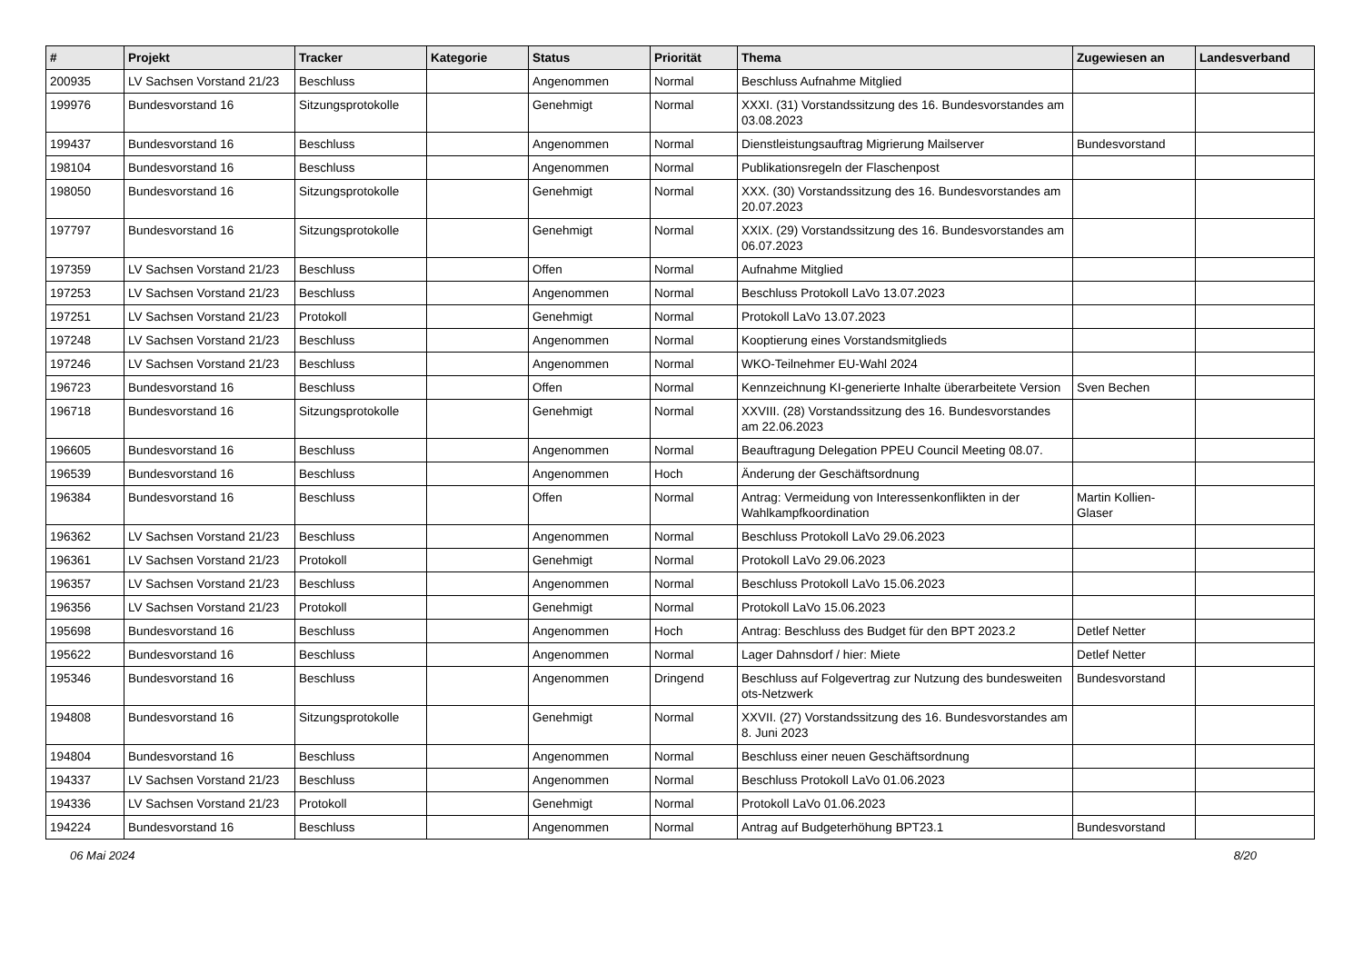| # | Projekt | Tracker | Kategorie | Status | Priorität | Thema | Zugewiesen an | Landesverband |
| --- | --- | --- | --- | --- | --- | --- | --- | --- |
| 200935 | LV Sachsen Vorstand 21/23 | Beschluss | | Angenommen | Normal | Beschluss Aufnahme Mitglied | | |
| 199976 | Bundesvorstand 16 | Sitzungsprotokolle | | Genehmigt | Normal | XXXI. (31) Vorstandssitzung des 16. Bundesvorstandes am 03.08.2023 | | |
| 199437 | Bundesvorstand 16 | Beschluss | | Angenommen | Normal | Dienstleistungsauftrag Migrierung Mailserver | Bundesvorstand | |
| 198104 | Bundesvorstand 16 | Beschluss | | Angenommen | Normal | Publikationsregeln der Flaschenpost | | |
| 198050 | Bundesvorstand 16 | Sitzungsprotokolle | | Genehmigt | Normal | XXX. (30) Vorstandssitzung des 16. Bundesvorstandes am 20.07.2023 | | |
| 197797 | Bundesvorstand 16 | Sitzungsprotokolle | | Genehmigt | Normal | XXIX. (29) Vorstandssitzung des 16. Bundesvorstandes am 06.07.2023 | | |
| 197359 | LV Sachsen Vorstand 21/23 | Beschluss | | Offen | Normal | Aufnahme Mitglied | | |
| 197253 | LV Sachsen Vorstand 21/23 | Beschluss | | Angenommen | Normal | Beschluss Protokoll LaVo 13.07.2023 | | |
| 197251 | LV Sachsen Vorstand 21/23 | Protokoll | | Genehmigt | Normal | Protokoll LaVo 13.07.2023 | | |
| 197248 | LV Sachsen Vorstand 21/23 | Beschluss | | Angenommen | Normal | Kooptierung eines Vorstandsmitglieds | | |
| 197246 | LV Sachsen Vorstand 21/23 | Beschluss | | Angenommen | Normal | WKO-Teilnehmer EU-Wahl 2024 | | |
| 196723 | Bundesvorstand 16 | Beschluss | | Offen | Normal | Kennzeichnung KI-generierte Inhalte überarbeitete Version | Sven Bechen | |
| 196718 | Bundesvorstand 16 | Sitzungsprotokolle | | Genehmigt | Normal | XXVIII. (28) Vorstandssitzung des 16. Bundesvorstandes am 22.06.2023 | | |
| 196605 | Bundesvorstand 16 | Beschluss | | Angenommen | Normal | Beauftragung Delegation PPEU Council Meeting 08.07. | | |
| 196539 | Bundesvorstand 16 | Beschluss | | Angenommen | Hoch | Änderung der Geschäftsordnung | | |
| 196384 | Bundesvorstand 16 | Beschluss | | Offen | Normal | Antrag: Vermeidung von Interessenkonflikten in der Wahlkampfkoordination | Martin Kollien-Glaser | |
| 196362 | LV Sachsen Vorstand 21/23 | Beschluss | | Angenommen | Normal | Beschluss Protokoll LaVo 29.06.2023 | | |
| 196361 | LV Sachsen Vorstand 21/23 | Protokoll | | Genehmigt | Normal | Protokoll LaVo 29.06.2023 | | |
| 196357 | LV Sachsen Vorstand 21/23 | Beschluss | | Angenommen | Normal | Beschluss Protokoll LaVo 15.06.2023 | | |
| 196356 | LV Sachsen Vorstand 21/23 | Protokoll | | Genehmigt | Normal | Protokoll LaVo 15.06.2023 | | |
| 195698 | Bundesvorstand 16 | Beschluss | | Angenommen | Hoch | Antrag: Beschluss des Budget für den BPT 2023.2 | Detlef Netter | |
| 195622 | Bundesvorstand 16 | Beschluss | | Angenommen | Normal | Lager Dahnsdorf / hier: Miete | Detlef Netter | |
| 195346 | Bundesvorstand 16 | Beschluss | | Angenommen | Dringend | Beschluss auf Folgevertrag zur Nutzung des bundesweiten ots-Netzwerk | Bundesvorstand | |
| 194808 | Bundesvorstand 16 | Sitzungsprotokolle | | Genehmigt | Normal | XXVII. (27) Vorstandssitzung des 16. Bundesvorstandes am 8. Juni 2023 | | |
| 194804 | Bundesvorstand 16 | Beschluss | | Angenommen | Normal | Beschluss einer neuen Geschäftsordnung | | |
| 194337 | LV Sachsen Vorstand 21/23 | Beschluss | | Angenommen | Normal | Beschluss Protokoll LaVo 01.06.2023 | | |
| 194336 | LV Sachsen Vorstand 21/23 | Protokoll | | Genehmigt | Normal | Protokoll LaVo 01.06.2023 | | |
| 194224 | Bundesvorstand 16 | Beschluss | | Angenommen | Normal | Antrag auf Budgeterhöhung BPT23.1 | Bundesvorstand | |
06 Mai 2024 8/20